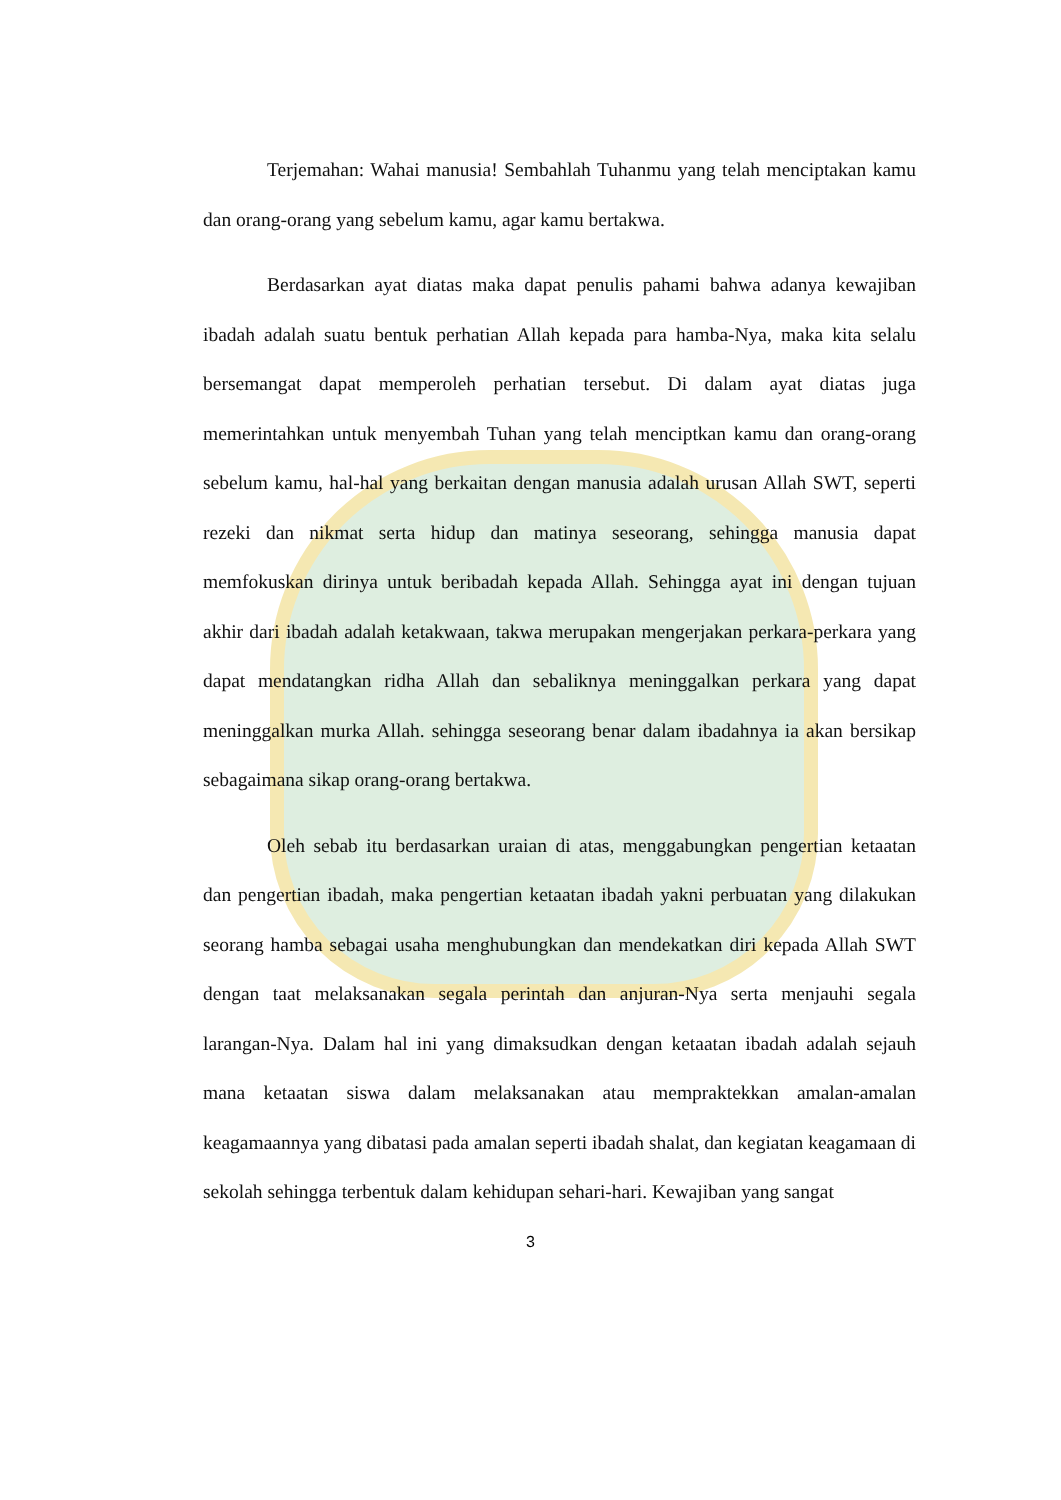Terjemahan: Wahai manusia! Sembahlah Tuhanmu yang telah menciptakan kamu dan orang-orang yang sebelum kamu, agar kamu bertakwa.
Berdasarkan ayat diatas maka dapat penulis pahami bahwa adanya kewajiban ibadah adalah suatu bentuk perhatian Allah kepada para hamba-Nya, maka kita selalu bersemangat dapat memperoleh perhatian tersebut. Di dalam ayat diatas juga memerintahkan untuk menyembah Tuhan yang telah menciptkan kamu dan orang-orang sebelum kamu, hal-hal yang berkaitan dengan manusia adalah urusan Allah SWT, seperti rezeki dan nikmat serta hidup dan matinya seseorang, sehingga manusia dapat memfokuskan dirinya untuk beribadah kepada Allah. Sehingga ayat ini dengan tujuan akhir dari ibadah adalah ketakwaan, takwa merupakan mengerjakan perkara-perkara yang dapat mendatangkan ridha Allah dan sebaliknya meninggalkan perkara yang dapat meninggalkan murka Allah. sehingga seseorang benar dalam ibadahnya ia akan bersikap sebagaimana sikap orang-orang bertakwa.
Oleh sebab itu berdasarkan uraian di atas, menggabungkan pengertian ketaatan dan pengertian ibadah, maka pengertian ketaatan ibadah yakni perbuatan yang dilakukan seorang hamba sebagai usaha menghubungkan dan mendekatkan diri kepada Allah SWT dengan taat melaksanakan segala perintah dan anjuran-Nya serta menjauhi segala larangan-Nya. Dalam hal ini yang dimaksudkan dengan ketaatan ibadah adalah sejauh mana ketaatan siswa dalam melaksanakan atau mempraktekkan amalan-amalan keagamaannya yang dibatasi pada amalan seperti ibadah shalat, dan kegiatan keagamaan di sekolah sehingga terbentuk dalam kehidupan sehari-hari. Kewajiban yang sangat
3